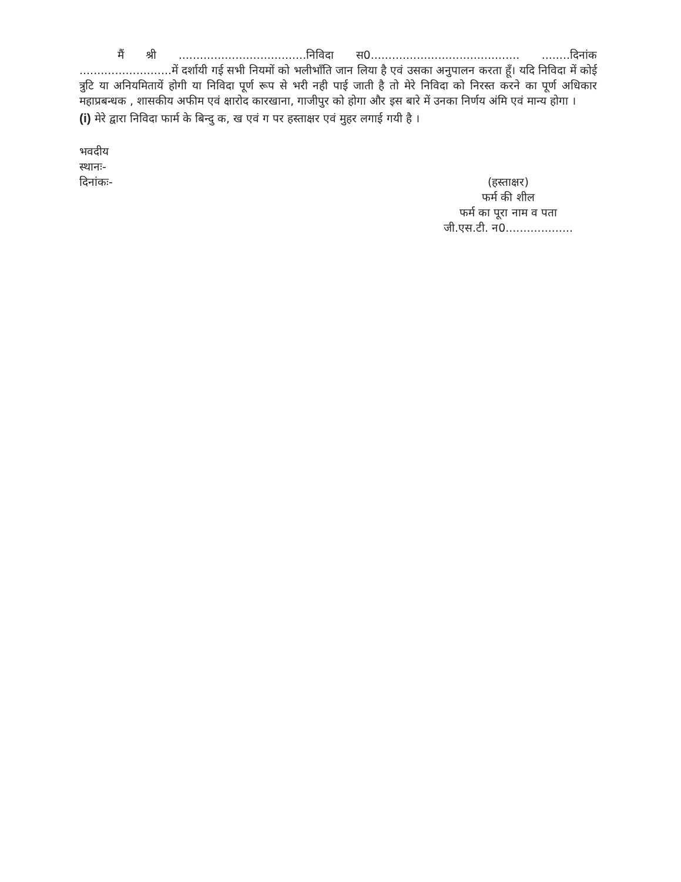मैं श्री ....................................निविदा स0.......................................... ........दिनांक ..........................में दर्शायी गई सभी नियमों को भलीभाँति जान लिया है एवं उसका अनुपालन करता हूँ। यदि निविदा में कोई त्रुटि या अनियमितायें होगी या निविदा पूर्ण रूप से भरी नही पाई जाती है तो मेरे निविदा को निरस्त करने का पूर्ण अधिकार महाप्रबन्धक , शासकीय अफीम एवं क्षारोद कारखाना, गाजीपुर को होगा और इस बारे में उनका निर्णय अंमि एवं मान्य होगा ।
(i) मेरे द्वारा निविदा फार्म के बिन्दु क, ख एवं ग पर हस्ताक्षर एवं मुहर लगाई गयी है ।
भवदीय
स्थानः-
दिनांकः-
(हस्ताक्षर)
फर्म की शील
फर्म का पूरा नाम व पता
जी.एस.टी. न0...................